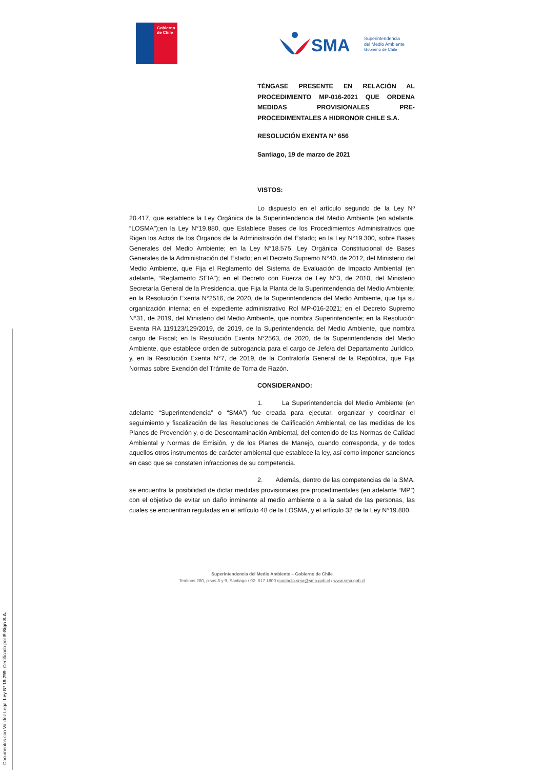Gobierno
de Chile
SMA
Superintendencia
del Medio Ambiente
Gobierno de Chile
TÉNGASE PRESENTE EN RELACIÓN AL PROCEDIMIENTO MP-016-2021 QUE ORDENA MEDIDAS PROVISIONALES PRE-PROCEDIMENTALES A HIDRONOR CHILE S.A.
RESOLUCIÓN EXENTA N° 656
Santiago, 19 de marzo de 2021
VISTOS:
Lo dispuesto en el artículo segundo de la Ley Nº 20.417, que establece la Ley Orgánica de la Superintendencia del Medio Ambiente (en adelante, “LOSMA”);en la Ley N°19.880, que Establece Bases de los Procedimientos Administrativos que Rigen los Actos de los Órganos de la Administración del Estado; en la Ley N°19.300, sobre Bases Generales del Medio Ambiente; en la Ley N°18.575, Ley Orgánica Constitucional de Bases Generales de la Administración del Estado; en el Decreto Supremo N°40, de 2012, del Ministerio del Medio Ambiente, que Fija el Reglamento del Sistema de Evaluación de Impacto Ambiental (en adelante, “Reglamento SEIA”); en el Decreto con Fuerza de Ley N°3, de 2010, del Ministerio Secretaría General de la Presidencia, que Fija la Planta de la Superintendencia del Medio Ambiente; en la Resolución Exenta N°2516, de 2020, de la Superintendencia del Medio Ambiente, que fija su organización interna; en el expediente administrativo Rol MP-016-2021; en el Decreto Supremo N°31, de 2019, del Ministerio del Medio Ambiente, que nombra Superintendente; en la Resolución Exenta RA 119123/129/2019, de 2019, de la Superintendencia del Medio Ambiente, que nombra cargo de Fiscal; en la Resolución Exenta N°2563, de 2020, de la Superintendencia del Medio Ambiente, que establece orden de subrogancia para el cargo de Jefe/a del Departamento Jurídico, y, en la Resolución Exenta N°7, de 2019, de la Contraloría General de la República, que Fija Normas sobre Exención del Trámite de Toma de Razón.
CONSIDERANDO:
1. La Superintendencia del Medio Ambiente (en adelante “Superintendencia” o “SMA”) fue creada para ejecutar, organizar y coordinar el seguimiento y fiscalización de las Resoluciones de Calificación Ambiental, de las medidas de los Planes de Prevención y, o de Descontaminación Ambiental, del contenido de las Normas de Calidad Ambiental y Normas de Emisión, y de los Planes de Manejo, cuando corresponda, y de todos aquellos otros instrumentos de carácter ambiental que establece la ley, así como imponer sanciones en caso que se constaten infracciones de su competencia.
2. Además, dentro de las competencias de la SMA, se encuentra la posibilidad de dictar medidas provisionales pre procedimentales (en adelante “MP”) con el objetivo de evitar un daño inminente al medio ambiente o a la salud de las personas, las cuales se encuentran reguladas en el artículo 48 de la LOSMA, y el artículo 32 de la Ley N°19.880.
Superintendencia del Medio Ambiente – Gobierno de Chile
Teatinos 280, pisos 8 y 9, Santiago / 02- 617 1800 /contacto.sma@sma.gob.cl / www.sma.gob.cl
Documentos con Validez Legal Ley Nº 19.799. Certificado por E-Sign S.A.